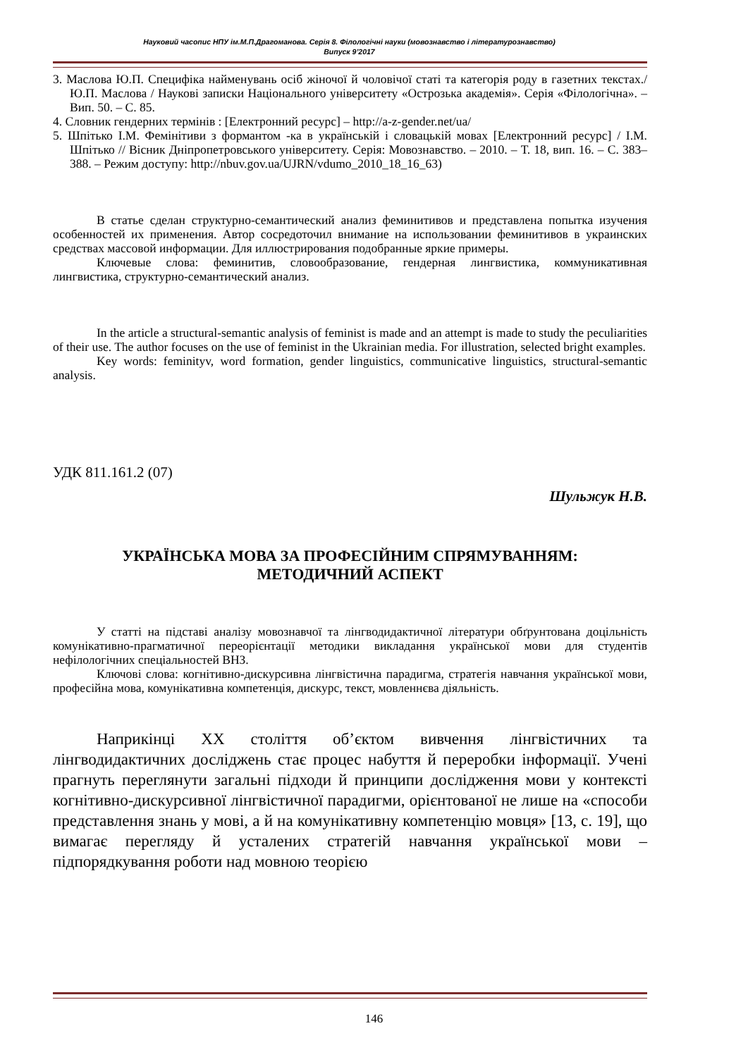Науковий часопис НПУ ім.М.П.Драгоманова. Серія 8. Філологічні науки (мовознавство і літературознавство)
Випуск 9’2017
3. Маслова Ю.П. Специфіка найменувань осіб жіночої й чоловічої статі та категорія роду в газетних текстах./ Ю.П. Маслова / Наукові записки Національного університету «Острозька академія». Серія «Філологічна». – Вип. 50. – С. 85.
4. Словник гендерних термінів : [Електронний ресурс] – http://a-z-gender.net/ua/
5. Шпітько І.М. Фемінітиви з формантом -ка в українській і словацькій мовах [Електронний ресурс] / І.М. Шпітько // Вісник Дніпропетровського університету. Серія: Мовознавство. – 2010. – Т. 18, вип. 16. – С. 383–388. – Режим доступу: http://nbuv.gov.ua/UJRN/vdumo_2010_18_16_63)
В статье сделан структурно-семантический анализ феминитивов и представлена попытка изучения особенностей их применения. Автор сосредоточил внимание на использовании феминитивов в украинских средствах массовой информации. Для иллюстрирования подобранные яркие примеры.
Ключевые слова: феминитив, словообразование, гендерная лингвистика, коммуникативная лингвистика, структурно-семантический анализ.
In the article a structural-semantic analysis of feminist is made and an attempt is made to study the peculiarities of their use. The author focuses on the use of feminist in the Ukrainian media. For illustration, selected bright examples.
Key words: feminityv, word formation, gender linguistics, communicative linguistics, structural-semantic analysis.
УДК 811.161.2 (07)
Шульжук Н.В.
УКРАЇНСЬКА МОВА ЗА ПРОФЕСІЙНИМ СПРЯМУВАННЯМ:
МЕТОДИЧНИЙ АСПЕКТ
У статті на підставі аналізу мовознавчої та лінгводидактичної літератури обґрунтована доцільність комунікативно-прагматичної переорієнтації методики викладання української мови для студентів нефілологічних спеціальностей ВНЗ.
Ключові слова: когнітивно-дискурсивна лінгвістична парадигма, стратегія навчання української мови, професійна мова, комунікативна компетенція, дискурс, текст, мовленнєва діяльність.
Наприкінці XX століття об’єктом вивчення лінгвістичних та лінгводидактичних досліджень стає процес набуття й переробки інформації. Учені прагнуть переглянути загальні підходи й принципи дослідження мови у контексті когнітивно-дискурсивної лінгвістичної парадигми, орієнтованої не лише на «способи представлення знань у мові, а й на комунікативну компетенцію мовця» [13, с. 19], що вимагає перегляду й усталених стратегій навчання української мови – підпорядкування роботи над мовною теорією
146